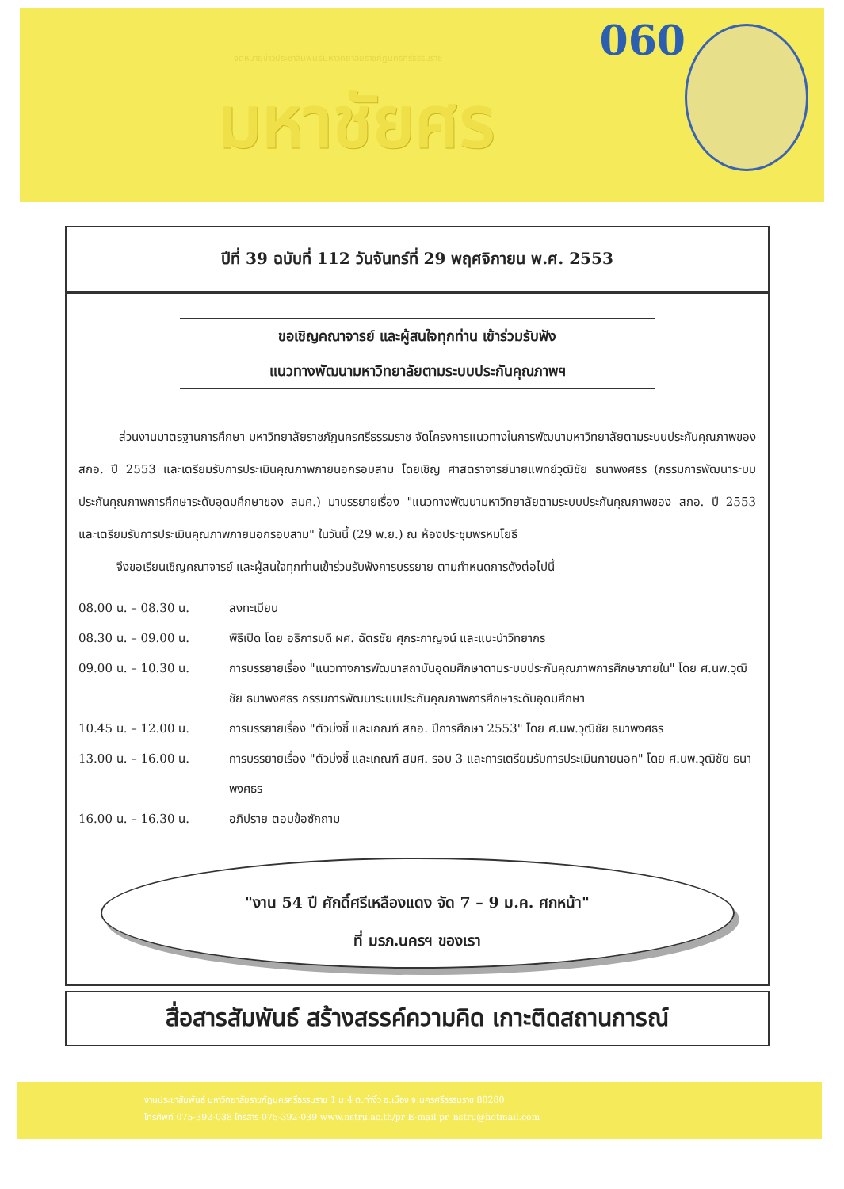จดหมายข่าวประชาสัมพันธ์มหาวิทยาลัยราชภัฏนครศรีธรรมราช
060
มหาชัยศร
ปีที่ 39 ฉบับที่ 112 วันจันทร์ที่ 29 พฤศจิกายน พ.ศ. 2553
ขอเชิญคณาจารย์ และผู้สนใจทุกท่าน เข้าร่วมรับฟัง
แนวทางพัฒนามหาวิทยาลัยตามระบบประกันคุณภาพฯ
ส่วนงานมาตรฐานการศึกษา มหาวิทยาลัยราชภัฏนครศรีธรรมราช จัดโครงการแนวทางในการพัฒนามหาวิทยาลัยตามระบบประกันคุณภาพของ สกอ. ปี 2553 และเตรียมรับการประเมินคุณภาพภายนอกรอบสาม โดยเชิญ ศาสตราจารย์นายแพทย์วุฒิชัย ธนาพงศธร (กรรมการพัฒนาระบบประกันคุณภาพการศึกษาระดับอุดมศึกษาของ สมศ.) มาบรรยายเรื่อง "แนวทางพัฒนามหาวิทยาลัยตามระบบประกันคุณภาพของ สกอ. ปี 2553 และเตรียมรับการประเมินคุณภาพภายนอกรอบสาม" ในวันนี้ (29 พ.ย.) ณ ห้องประชุมพรหมโยธี
จึงขอเรียนเชิญคณาจารย์ และผู้สนใจทุกท่านเข้าร่วมรับฟังการบรรยาย ตามกำหนดการดังต่อไปนี้
| 08.00 น. – 08.30 น. | ลงทะเบียน |
| 08.30 น. – 09.00 น. | พิธีเปิด โดย อธิการบดี ผศ. ฉัตรชัย ศุกระกาญจน์ และแนะนำวิทยากร |
| 09.00 น. – 10.30 น. | การบรรยายเรื่อง "แนวทางการพัฒนาสถาบันอุดมศึกษาตามระบบประกันคุณภาพการศึกษาภายใน" โดย ศ.นพ.วุฒิชัย ธนาพงศธร กรรมการพัฒนาระบบประกันคุณภาพการศึกษาระดับอุดมศึกษา |
| 10.45 น. – 12.00 น. | การบรรยายเรื่อง "ตัวบ่งชี้ และเกณฑ์ สกอ. ปีการศึกษา 2553" โดย ศ.นพ.วุฒิชัย ธนาพงศธร |
| 13.00 น. – 16.00 น. | การบรรยายเรื่อง "ตัวบ่งชี้ และเกณฑ์ สมศ. รอบ 3 และการเตรียมรับการประเมินภายนอก" โดย ศ.นพ.วุฒิชัย ธนาพงศธร |
| 16.00 น. – 16.30 น. | อภิปราย ตอบข้อซักถาม |
"งาน 54 ปี ศักดิ์ศรีเหลืองแดง จัด 7 – 9 ม.ค. ศกหน้า"
ที่ มรภ.นครฯ ของเรา
สื่อสารสัมพันธ์ สร้างสรรค์ความคิด เกาะติดสถานการณ์
งานประชาสัมพันธ์ มหาวิทยาลัยราชภัฏนครศรีธรรมราช 1 ม.4 ต.ท่างิ้ว อ.เมือง จ.นครศรีธรรมราช 80280
โทรศัพท์ 075-392-038 โทรสาร 075-392-039 www.nstru.ac.th/pr E-mail pr_nstru@hotmail.com